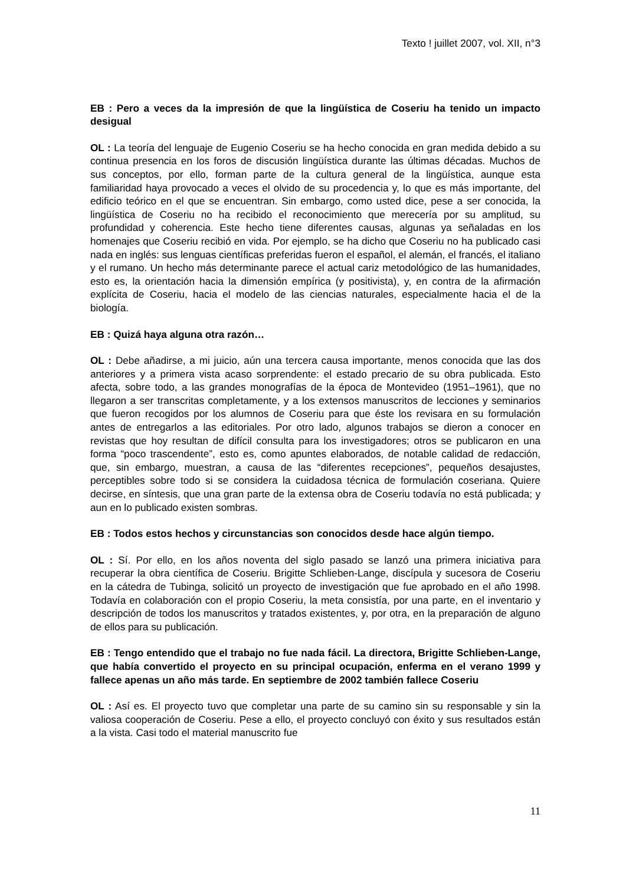Texto ! juillet 2007, vol. XII, n°3
EB : Pero a veces da la impresión de que la lingüística de Coseriu ha tenido un impacto desigual
OL : La teoría del lenguaje de Eugenio Coseriu se ha hecho conocida en gran medida debido a su continua presencia en los foros de discusión lingüística durante las últimas décadas. Muchos de sus conceptos, por ello, forman parte de la cultura general de la lingüística, aunque esta familiaridad haya provocado a veces el olvido de su procedencia y, lo que es más importante, del edificio teórico en el que se encuentran. Sin embargo, como usted dice, pese a ser conocida, la lingüística de Coseriu no ha recibido el reconocimiento que merecería por su amplitud, su profundidad y coherencia. Este hecho tiene diferentes causas, algunas ya señaladas en los homenajes que Coseriu recibió en vida. Por ejemplo, se ha dicho que Coseriu no ha publicado casi nada en inglés: sus lenguas científicas preferidas fueron el español, el alemán, el francés, el italiano y el rumano. Un hecho más determinante parece el actual cariz metodológico de las humanidades, esto es, la orientación hacia la dimensión empírica (y positivista), y, en contra de la afirmación explícita de Coseriu, hacia el modelo de las ciencias naturales, especialmente hacia el de la biología.
EB : Quizá haya alguna otra razón…
OL : Debe añadirse, a mi juicio, aún una tercera causa importante, menos conocida que las dos anteriores y a primera vista acaso sorprendente: el estado precario de su obra publicada. Esto afecta, sobre todo, a las grandes monografías de la época de Montevideo (1951–1961), que no llegaron a ser transcritas completamente, y a los extensos manuscritos de lecciones y seminarios que fueron recogidos por los alumnos de Coseriu para que éste los revisara en su formulación antes de entregarlos a las editoriales. Por otro lado, algunos trabajos se dieron a conocer en revistas que hoy resultan de difícil consulta para los investigadores; otros se publicaron en una forma “poco trascendente”, esto es, como apuntes elaborados, de notable calidad de redacción, que, sin embargo, muestran, a causa de las “diferentes recepciones”, pequeños desajustes, perceptibles sobre todo si se considera la cuidadosa técnica de formulación coseriana. Quiere decirse, en síntesis, que una gran parte de la extensa obra de Coseriu todavía no está publicada; y aun en lo publicado existen sombras.
EB : Todos estos hechos y circunstancias son conocidos desde hace algún tiempo.
OL : Sí. Por ello, en los años noventa del siglo pasado se lanzó una primera iniciativa para recuperar la obra científica de Coseriu. Brigitte Schlieben-Lange, discípula y sucesora de Coseriu en la cátedra de Tubinga, solicitó un proyecto de investigación que fue aprobado en el año 1998. Todavía en colaboración con el propio Coseriu, la meta consistía, por una parte, en el inventario y descripción de todos los manuscritos y tratados existentes, y, por otra, en la preparación de alguno de ellos para su publicación.
EB : Tengo entendido que el trabajo no fue nada fácil. La directora, Brigitte Schlieben-Lange, que había convertido el proyecto en su principal ocupación, enferma en el verano 1999 y fallece apenas un año más tarde. En septiembre de 2002 también fallece Coseriu
OL : Así es. El proyecto tuvo que completar una parte de su camino sin su responsable y sin la valiosa cooperación de Coseriu. Pese a ello, el proyecto concluyó con éxito y sus resultados están a la vista. Casi todo el material manuscrito fue
11